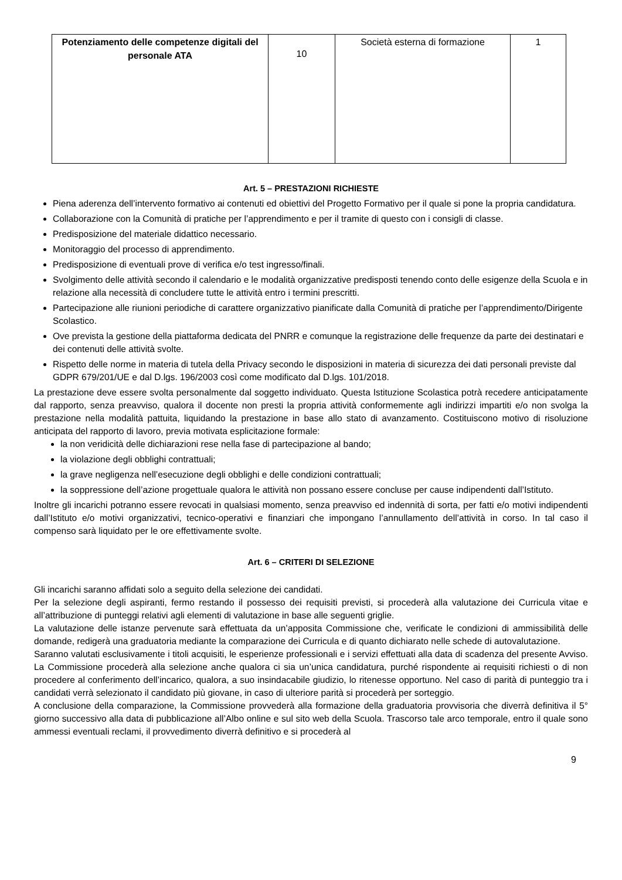| Potenziamento delle competenze digitali del personale ATA | 10 | Società esterna di formazione | 1 |
Art. 5 – PRESTAZIONI RICHIESTE
Piena aderenza dell’intervento formativo ai contenuti ed obiettivi del Progetto Formativo per il quale si pone la propria candidatura.
Collaborazione con la Comunità di pratiche per l’apprendimento e per il tramite di questo con i consigli di classe.
Predisposizione del materiale didattico necessario.
Monitoraggio del processo di apprendimento.
Predisposizione di eventuali prove di verifica e/o test ingresso/finali.
Svolgimento delle attività secondo il calendario e le modalità organizzative predisposti tenendo conto delle esigenze della Scuola e in relazione alla necessità di concludere tutte le attività entro i termini prescritti.
Partecipazione alle riunioni periodiche di carattere organizzativo pianificate dalla Comunità di pratiche per l’apprendimento/Dirigente Scolastico.
Ove prevista la gestione della piattaforma dedicata del PNRR e comunque la registrazione delle frequenze da parte dei destinatari e dei contenuti delle attività svolte.
Rispetto delle norme in materia di tutela della Privacy secondo le disposizioni in materia di sicurezza dei dati personali previste dal GDPR 679/201/UE e dal D.lgs. 196/2003 così come modificato dal D.lgs. 101/2018.
La prestazione deve essere svolta personalmente dal soggetto individuato. Questa Istituzione Scolastica potrà recedere anticipatamente dal rapporto, senza preavviso, qualora il docente non presti la propria attività conformemente agli indirizzi impartiti e/o non svolga la prestazione nella modalità pattuita, liquidando la prestazione in base allo stato di avanzamento. Costituiscono motivo di risoluzione anticipata del rapporto di lavoro, previa motivata esplicitazione formale:
la non veridicità delle dichiarazioni rese nella fase di partecipazione al bando;
la violazione degli obblighi contrattuali;
la grave negligenza nell’esecuzione degli obblighi e delle condizioni contrattuali;
la soppressione dell’azione progettuale qualora le attività non possano essere concluse per cause indipendenti dall’Istituto.
Inoltre gli incarichi potranno essere revocati in qualsiasi momento, senza preavviso ed indennità di sorta, per fatti e/o motivi indipendenti dall’Istituto e/o motivi organizzativi, tecnico-operativi e finanziari che impongano l’annullamento dell’attività in corso. In tal caso il compenso sarà liquidato per le ore effettivamente svolte.
Art. 6 – CRITERI DI SELEZIONE
Gli incarichi saranno affidati solo a seguito della selezione dei candidati.
Per la selezione degli aspiranti, fermo restando il possesso dei requisiti previsti, si procederà alla valutazione dei Curricula vitae e all’attribuzione di punteggi relativi agli elementi di valutazione in base alle seguenti griglie.
La valutazione delle istanze pervenute sarà effettuata da un’apposita Commissione che, verificate le condizioni di ammissibilità delle domande, redigerà una graduatoria mediante la comparazione dei Curricula e di quanto dichiarato nelle schede di autovalutazione.
Saranno valutati esclusivamente i titoli acquisiti, le esperienze professionali e i servizi effettuati alla data di scadenza del presente Avviso. La Commissione procederà alla selezione anche qualora ci sia un’unica candidatura, purché rispondente ai requisiti richiesti o di non procedere al conferimento dell’incarico, qualora, a suo insindacabile giudizio, lo ritenesse opportuno. Nel caso di parità di punteggio tra i candidati verrà selezionato il candidato più giovane, in caso di ulteriore parità si procederà per sorteggio.
A conclusione della comparazione, la Commissione provvederà alla formazione della graduatoria provvisoria che diverrà definitiva il 5° giorno successivo alla data di pubblicazione all’Albo online e sul sito web della Scuola. Trascorso tale arco temporale, entro il quale sono ammessi eventuali reclami, il provvedimento diverrà definitivo e si procederà al
9